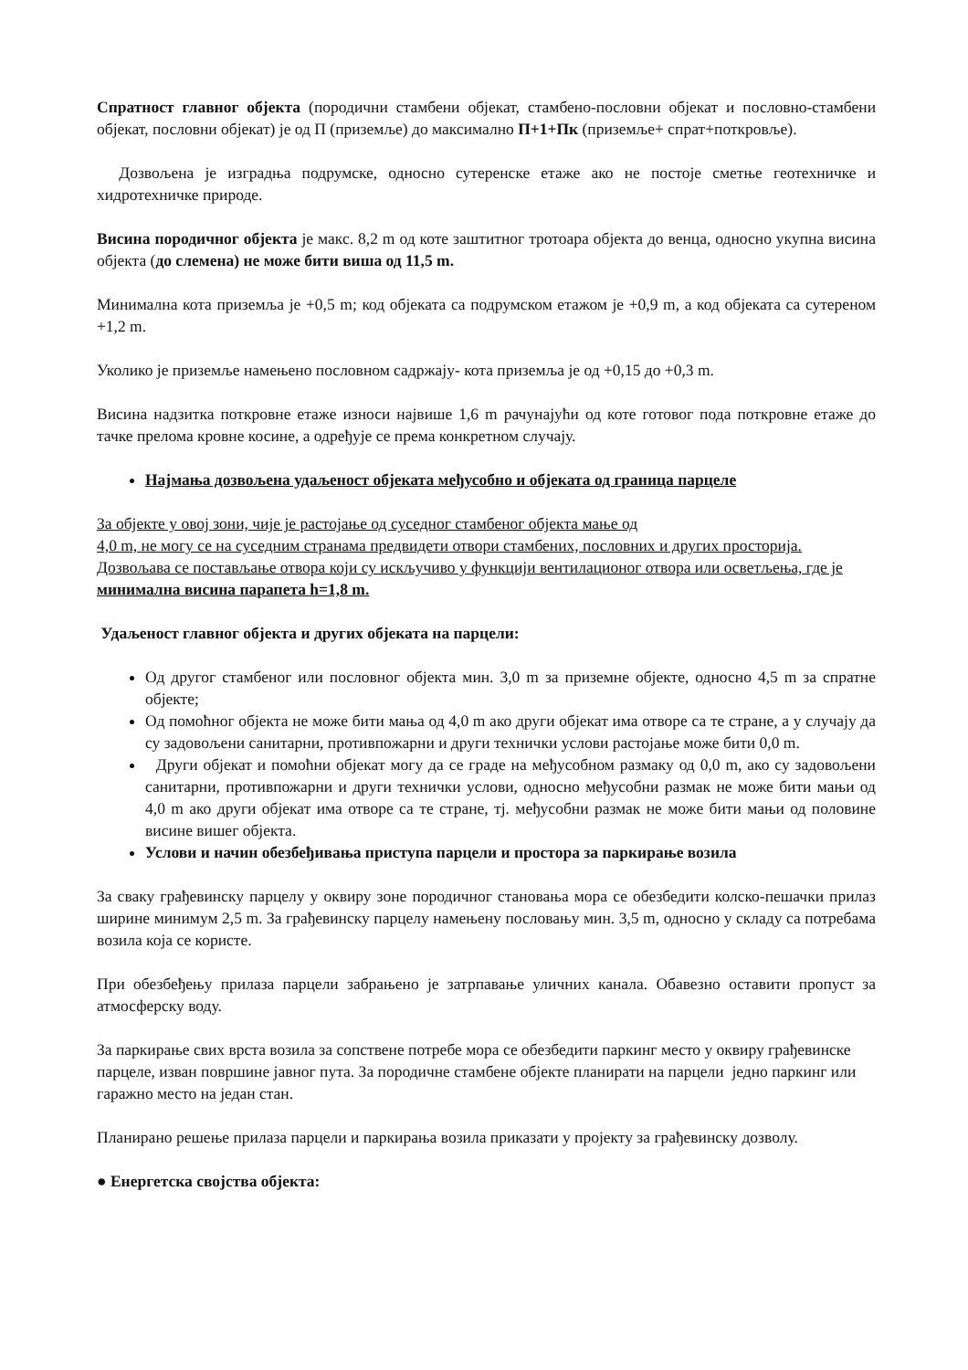Спратност главног објекта (породични стамбени објекат, стамбено-пословни објекат и пословно-стамбени објекат, пословни објекат) је од П (приземље) до максимално П+1+Пк (приземље+ спрат+поткровље).
Дозвољена је изградња подрумске, односно сутеренске етаже ако не постоје сметње геотехничке и хидротехничке природе.
Висина породичног објекта је макс. 8,2 m од коте заштитног тротоара објекта до венца, односно укупна висина објекта (до слемена) не може бити виша од 11,5 m.
Минимална кота приземља је +0,5 m; код објеката са подрумском етажом је +0,9 m, а код објеката са сутереном +1,2 m.
Уколико је приземље намењено пословном садржају- кота приземља је од +0,15 до +0,3 m.
Висина надзитка поткровне етаже износи највише 1,6 m рачунајући од коте готовог пода поткровне етаже до тачке прелома кровне косине, а одређује се према конкретном случају.
Најмања дозвољена удаљеност објеката међусобно и објеката од граница парцеле
За објекте у овој зони, чије је растојање од суседног стамбеног објекта мање од
4,0 m, не могу се на суседним странама предвидети отвори стамбених, пословних и других просторија. Дозвољава се постављање отвора који су искључиво у функцији вентилационог отвора или осветљења, где је минимална висина парапета h=1,8 m.
Удаљеност главног објекта и других објеката на парцели:
Од другог стамбеног или пословног објекта мин. 3,0 m за приземне објекте, односно 4,5 m за спратне објекте;
Од помоћног објекта не може бити мања од 4,0 m ако други објекат има отворе са те стране, а у случају да су задовољени санитарни, противпожарни и други технички услови растојање може бити 0,0 m.
Други објекат и помоћни објекат могу да се граде на међусобном размаку од 0,0 m, ако су задовољени санитарни, противпожарни и други технички услови, односно међусобни размак не може бити мањи од 4,0 m ако други објекат има отворе са те стране, тј. међусобни размак не може бити мањи од половине висине вишег објекта.
Услови и начин обезбеђивања приступа парцели и простора за паркирање возила
За сваку грађевинску парцелу у оквиру зоне породичног становања мора се обезбедити колско-пешачки прилаз ширине минимум 2,5 m. За грађевинску парцелу намењену пословању мин. 3,5 m, односно у складу са потребама возила која се користе.
При обезбеђењу прилаза парцели забрањено је затрпавање уличних канала. Обавезно оставити пропуст за атмосферску воду.
За паркирање свих врста возила за сопствене потребе мора се обезбедити паркинг место у оквиру грађевинске парцеле, изван површине јавног пута. За породичне стамбене објекте планирати на парцели једно паркинг или гаражно место на један стан.
Планирано решење прилаза парцели и паркирања возила приказати у пројекту за грађевинску дозволу.
● Енергетска својства објекта: